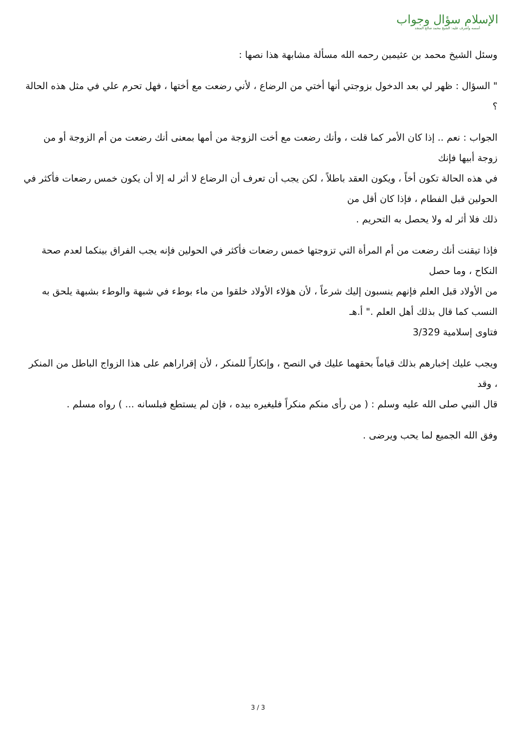الإسلام سؤال وجواب
أسسه وأشرف عليه: الشيخ محمد صالح المنجد
وسئل الشيخ محمد بن عثيمين رحمه الله مسألة مشابهة هذا نصها :
" السؤال : ظهر لي بعد الدخول بزوجتي أنها أختي من الرضاع ، لأني رضعت مع أختها ، فهل تحرم علي في مثل هذه الحالة ؟
الجواب : نعم .. إذا كان الأمر كما قلت ، وأنك رضعت مع أخت الزوجة من أمها بمعنى أنك رضعت من أم الزوجة أو من زوجة أبيها فإنك
في هذه الحالة تكون أخاً ، ويكون العقد باطلاً ، لكن يجب أن تعرف أن الرضاع لا أثر له إلا أن يكون خمس رضعات فأكثر في الحولين قبل الفطام ، فإذا كان أقل من
ذلك فلا أثر له ولا يحصل به التحريم .
فإذا تيقنت أنك رضعت من أم المرأة التي تزوجتها خمس رضعات فأكثر في الحولين فإنه يجب الفراق بينكما لعدم صحة النكاح ، وما حصل
من الأولاد قبل العلم فإنهم ينسبون إليك شرعاً ، لأن هؤلاء الأولاد خلقوا من ماء بوطء في شبهة والوطء بشبهة يلحق به النسب كما قال بذلك أهل العلم ." أ.هـ
فتاوى إسلامية 3/329
ويجب عليك إخبارهم بذلك قياماً بحقهما عليك في النصح ، وإنكاراً للمنكر ، لأن إقراراهم على هذا الزواج الباطل من المنكر ، وقد
قال النبي صلى الله عليه وسلم : ( من رأى منكم منكراً فليغيره بيده ، فإن لم يستطع فبلسانه ... ) رواه مسلم .
وفق الله الجميع لما يحب ويرضى .
3 / 3